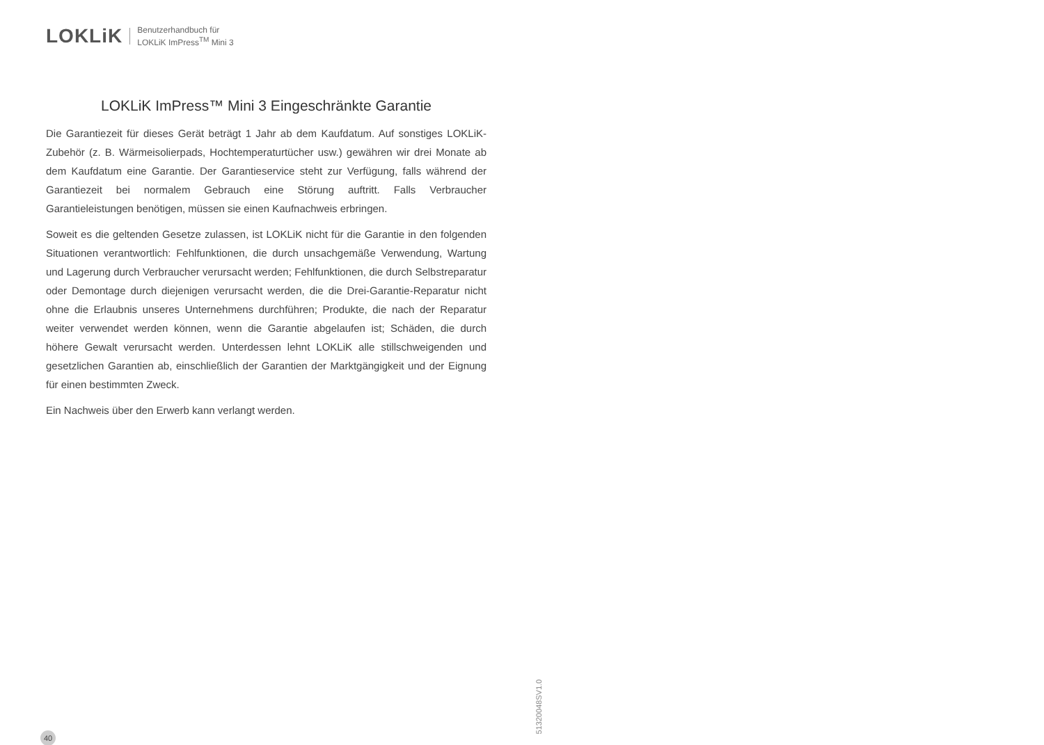LOKLiK
Benutzerhandbuch für
LOKLiK ImPress<sup>TM</sup> Mini 3
LOKLiK ImPress™ Mini 3 Eingeschränkte Garantie
Die Garantiezeit für dieses Gerät beträgt 1 Jahr ab dem Kaufdatum. Auf sonstiges LOKLiK-Zubehör (z. B. Wärmeisolierpads, Hochtemperaturtücher usw.) gewähren wir drei Monate ab dem Kaufdatum eine Garantie. Der Garantieservice steht zur Verfügung, falls während der Garantiezeit bei normalem Gebrauch eine Störung auftritt. Falls Verbraucher Garantieleistungen benötigen, müssen sie einen Kaufnachweis erbringen.
Soweit es die geltenden Gesetze zulassen, ist LOKLiK nicht für die Garantie in den folgenden Situationen verantwortlich: Fehlfunktionen, die durch unsachgemäße Verwendung, Wartung und Lagerung durch Verbraucher verursacht werden; Fehlfunktionen, die durch Selbstreparatur oder Demontage durch diejenigen verursacht werden, die die Drei-Garantie-Reparatur nicht ohne die Erlaubnis unseres Unternehmens durchführen; Produkte, die nach der Reparatur weiter verwendet werden können, wenn die Garantie abgelaufen ist; Schäden, die durch höhere Gewalt verursacht werden. Unterdessen lehnt LOKLiK alle stillschweigenden und gesetzlichen Garantien ab, einschließlich der Garantien der Marktgängigkeit und der Eignung für einen bestimmten Zweck.
Ein Nachweis über den Erwerb kann verlangt werden.
40
51320048SV1.0